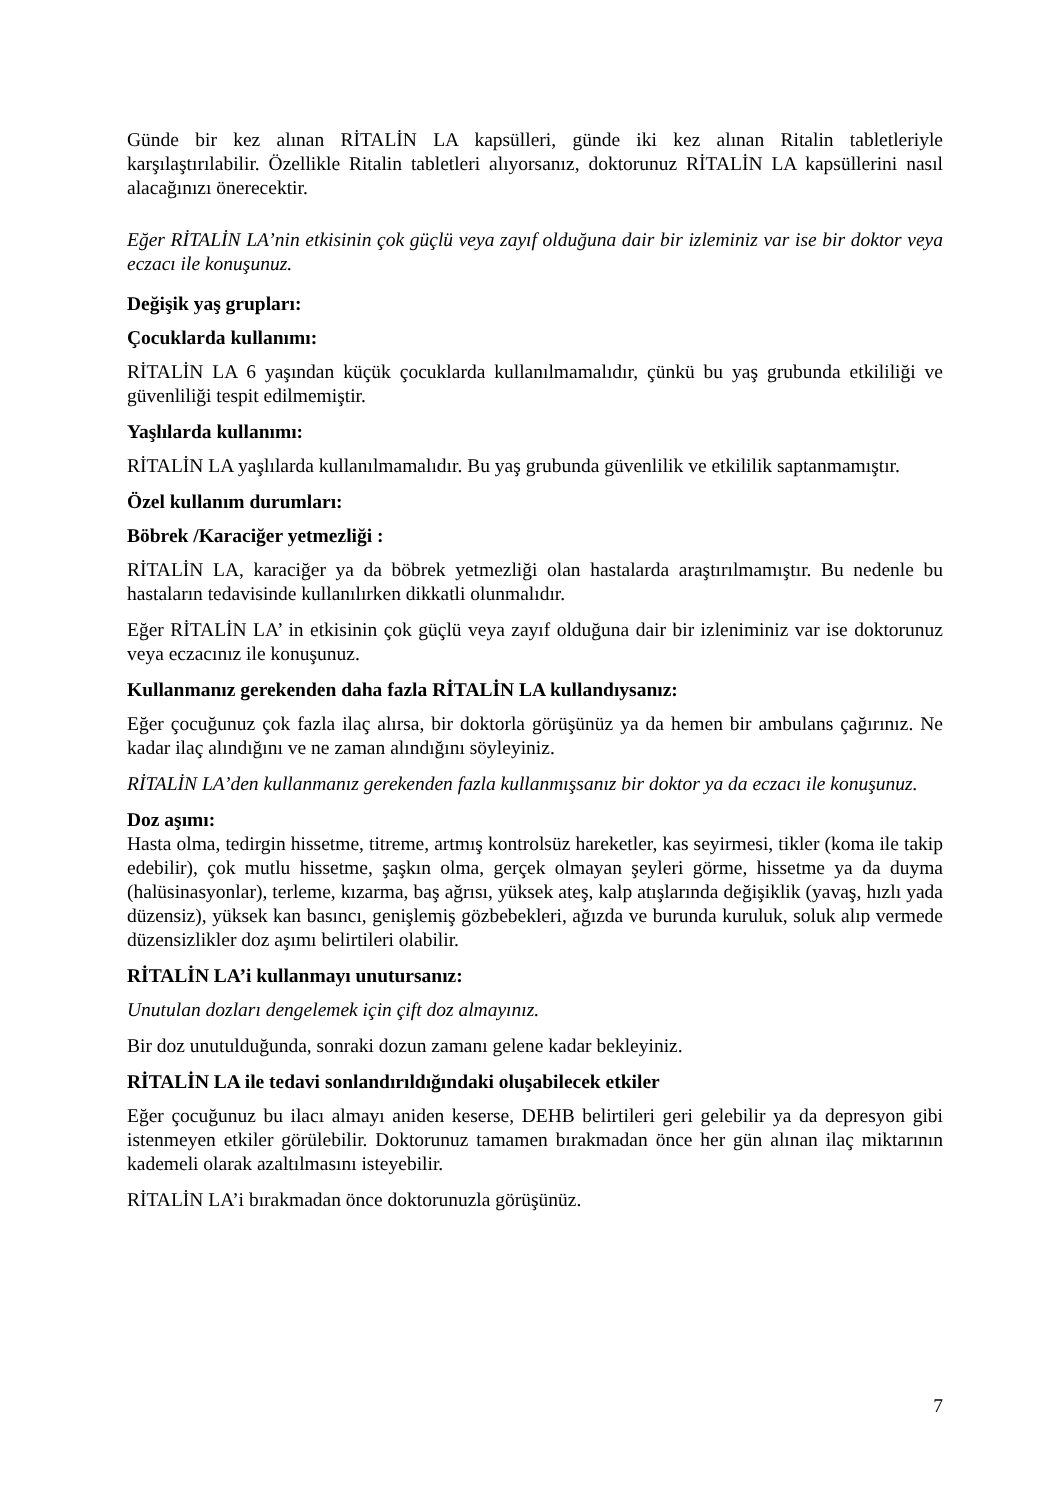Günde bir kez alınan RİTALİN LA kapsülleri, günde iki kez alınan Ritalin tabletleriyle karşılaştırılabilir. Özellikle Ritalin tabletleri alıyorsanız, doktorunuz RİTALİN LA kapsüllerini nasıl alacağınızı önerecektir.
Eğer RİTALİN LA’nin etkisinin çok güçlü veya zayıf olduğuna dair bir izleminiz var ise bir doktor veya eczacı ile konuşunuz.
Değişik yaş grupları:
Çocuklarda kullanımı:
RİTALİN LA 6 yaşından küçük çocuklarda kullanılmamalıdır, çünkü bu yaş grubunda etkililiği ve güvenliliği tespit edilmemiştir.
Yaşlılarda kullanımı:
RİTALİN LA yaşlılarda kullanılmamalıdır. Bu yaş grubunda güvenlilik ve etkililik saptanmamıştır.
Özel kullanım durumları:
Böbrek /Karaciğer yetmezliği :
RİTALİN LA, karaciğer ya da böbrek yetmezliği olan hastalarda araştırılmamıştır. Bu nedenle bu hastaların tedavisinde kullanılırken dikkatli olunmalıdır.
Eğer RİTALİN LA’ in etkisinin çok güçlü veya zayıf olduğuna dair bir izleniminiz var ise doktorunuz veya eczacınız ile konuşunuz.
Kullanmanız gerekenden daha fazla RİTALİN LA kullandıysanız:
Eğer çocuğunuz çok fazla ilaç alırsa, bir doktorla görüşünüz ya da hemen bir ambulans çağırınız. Ne kadar ilaç alındığını ve ne zaman alındığını söyleyiniz.
RİTALİN LA’den kullanmanız gerekenden fazla kullanmışsanız bir doktor ya da eczacı ile konuşunuz.
Doz aşımı:
Hasta olma, tedirgin hissetme, titreme, artmış kontrolsüz hareketler, kas seyirmesi, tikler (koma ile takip edebilir), çok mutlu hissetme, şaşkın olma, gerçek olmayan şeyleri görme, hissetme ya da duyma (halüsinasyonlar), terleme, kızarma, baş ağrısı, yüksek ateş, kalp atışlarında değişiklik (yavaş, hızlı yada düzensiz), yüksek kan basıncı, genişlemiş gözbebekleri, ağızda ve burunda kuruluk, soluk alıp vermede düzensizlikler doz aşımı belirtileri olabilir.
RİTALİN LA’i kullanmayı unutursanız:
Unutulan dozları dengelemek için çift doz almayınız.
Bir doz unutulduğunda, sonraki dozun zamanı gelene kadar bekleyiniz.
RİTALİN LA ile tedavi sonlandırıldığındaki oluşabilecek etkiler
Eğer çocuğunuz bu ilacı almayı aniden keserse, DEHB belirtileri geri gelebilir ya da depresyon gibi istenmeyen etkiler görülebilir. Doktorunuz tamamen bırakmadan önce her gün alınan ilaç miktarının kademeli olarak azaltılmasını isteyebilir.
RİTALİN LA’i bırakmadan önce doktorunuzla görüşünüz.
7